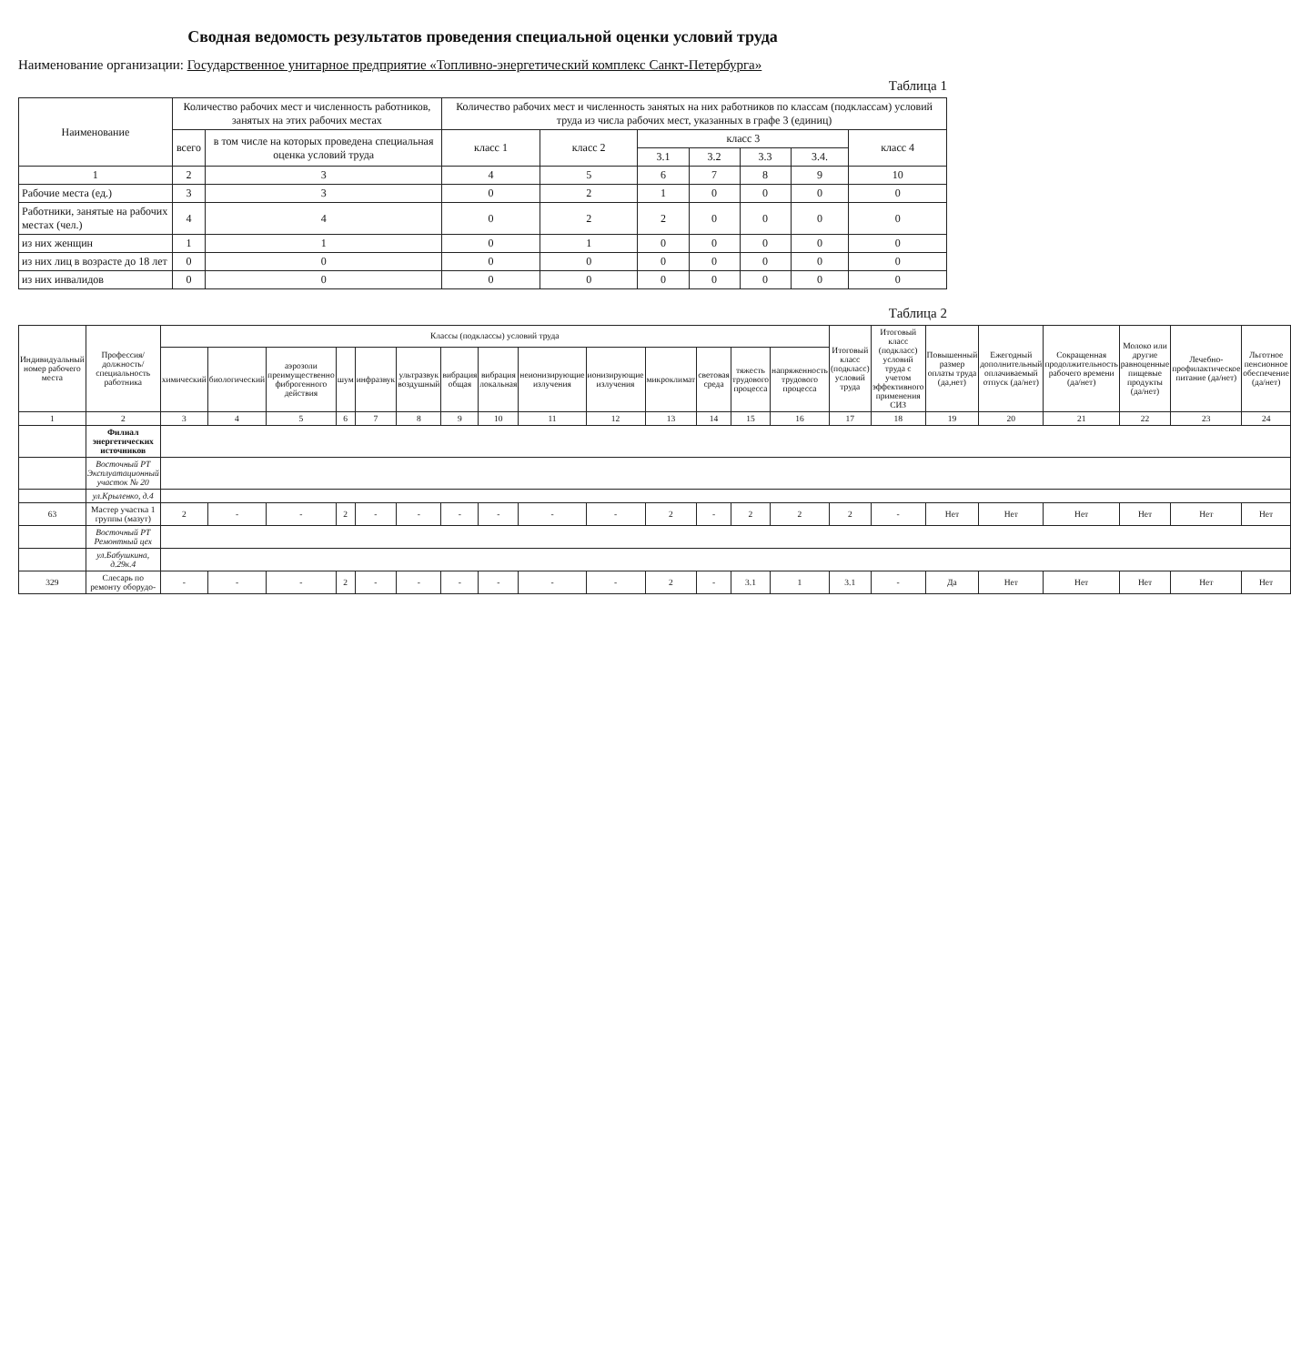Сводная ведомость результатов проведения специальной оценки условий труда
Наименование организации: Государственное унитарное предприятие «Топливно-энергетический комплекс Санкт-Петербурга»
Таблица 1
| Наименование | Количество рабочих мест и численность работников, занятых на этих рабочих местах | | Количество рабочих мест и численность занятых на них работников по классам (подклассам) условий труда из числа рабочих мест, указанных в графе 3 (единиц) | | | | | | |
| --- | --- | --- | --- | --- | --- | --- | --- | --- | --- |
| | всего | в том числе на которых проведена специальная оценка условий труда | класс 1 | класс 2 | класс 3 | | | | класс 4 |
| | | | | | 3.1 | 3.2 | 3.3 | 3.4. | |
| 1 | 2 | 3 | 4 | 5 | 6 | 7 | 8 | 9 | 10 |
| Рабочие места (ед.) | 3 | 3 | 0 | 2 | 1 | 0 | 0 | 0 | 0 |
| Работники, занятые на рабочих местах (чел.) | 4 | 4 | 0 | 2 | 2 | 0 | 0 | 0 | 0 |
| из них женщин | 1 | 1 | 0 | 1 | 0 | 0 | 0 | 0 | 0 |
| из них лиц в возрасте до 18 лет | 0 | 0 | 0 | 0 | 0 | 0 | 0 | 0 | 0 |
| из них инвалидов | 0 | 0 | 0 | 0 | 0 | 0 | 0 | 0 | 0 |
Таблица 2
| Индивидуальный номер рабочего места | Профессия/ должность/ специальность работника | Классы (подклассы) условий труда | | | | | | | | | | | | | | Итоговый класс (подкласс) условий труда | Итоговый класс (подкласс) условий труда с учетом эффективного применения СИЗ | Повышенный размер оплаты труда (да,нет) | Ежегодный дополнительный оплачиваемый отпуск (да/нет) | Сокращенная продолжительность рабочего времени (да/нет) | Молоко или другие равноценные пищевые продукты (да/нет) | Лечебно-профилактическое питание (да/нет) | Льготное пенсионное обеспечение (да/нет) |
| --- | --- | --- | --- | --- | --- | --- | --- | --- | --- | --- | --- | --- | --- | --- | --- | --- | --- | --- | --- | --- | --- | --- | --- |
| | | химический | биологический | аэрозоли преимущественно фиброгенного действия | шум | инфразвук | ультразвук воздушный | вибрация общая | вибрация локальная | неионизирующие излучения | ионизирующие излучения | микроклимат | световая среда | тяжесть трудового процесса | напряженность трудового процесса | | | | | | | | |
| 1 | 2 | 3 | 4 | 5 | 6 | 7 | 8 | 9 | 10 | 11 | 12 | 13 | 14 | 15 | 16 | 17 | 18 | 19 | 20 | 21 | 22 | 23 | 24 |
| | Филиал энергетических источников | | | | | | | | | | | | | | | | | | | | | | |
| | Восточный РТ Эксплуатационный участок № 20 | | | | | | | | | | | | | | | | | | | | | | |
| | ул.Крыленко, д.4 | | | | | | | | | | | | | | | | | | | | | | |
| 63 | Мастер участка 1 группы (мазут) | 2 | - | - | 2 | - | - | - | - | - | - | 2 | - | 2 | 2 | 2 | - | Нет | Нет | Нет | Нет | Нет | Нет |
| | Восточный РТ Ремонтный цех | | | | | | | | | | | | | | | | | | | | | | |
| | ул.Бабушкина, д.29к.4 | | | | | | | | | | | | | | | | | | | | | | |
| 329 | Слесарь по ремонту оборудо- | - | - | - | 2 | - | - | - | - | - | - | 2 | - | 3.1 | 1 | 3.1 | - | Да | Нет | Нет | Нет | Нет | Нет |